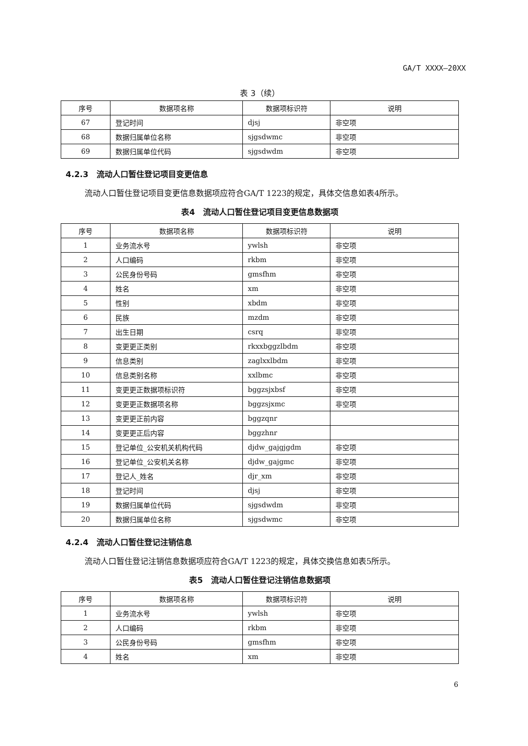GA/T XXXX—20XX
表 3（续）
| 序号 | 数据项名称 | 数据项标识符 | 说明 |
| --- | --- | --- | --- |
| 67 | 登记时间 | djsj | 非空项 |
| 68 | 数据归属单位名称 | sjgsdwmc | 非空项 |
| 69 | 数据归属单位代码 | sjgsdwdm | 非空项 |
4.2.3　流动人口暂住登记项目变更信息
流动人口暂住登记项目变更信息数据项应符合GA/T 1223的规定，具体交信息如表4所示。
表4　流动人口暂住登记项目变更信息数据项
| 序号 | 数据项名称 | 数据项标识符 | 说明 |
| --- | --- | --- | --- |
| 1 | 业务流水号 | ywlsh | 非空项 |
| 2 | 人口编码 | rkbm | 非空项 |
| 3 | 公民身份号码 | gmsfhm | 非空项 |
| 4 | 姓名 | xm | 非空项 |
| 5 | 性别 | xbdm | 非空项 |
| 6 | 民族 | mzdm | 非空项 |
| 7 | 出生日期 | csrq | 非空项 |
| 8 | 变更更正类别 | rkxxbggzlbdm | 非空项 |
| 9 | 信息类别 | zaglxxlbdm | 非空项 |
| 10 | 信息类别名称 | xxlbmc | 非空项 |
| 11 | 变更更正数据项标识符 | bggzsjxbsf | 非空项 |
| 12 | 变更更正数据项名称 | bggzsjxmc | 非空项 |
| 13 | 变更更正前内容 | bggzqnr | |
| 14 | 变更更正后内容 | bggzhnr | |
| 15 | 登记单位_公安机关机构代码 | djdw_gajgjgdm | 非空项 |
| 16 | 登记单位_公安机关名称 | djdw_gajgmc | 非空项 |
| 17 | 登记人_姓名 | djr_xm | 非空项 |
| 18 | 登记时间 | djsj | 非空项 |
| 19 | 数据归属单位代码 | sjgsdwdm | 非空项 |
| 20 | 数据归属单位名称 | sjgsdwmc | 非空项 |
4.2.4　流动人口暂住登记注销信息
流动人口暂住登记注销信息数据项应符合GA/T 1223的规定，具体交换信息如表5所示。
表5　流动人口暂住登记注销信息数据项
| 序号 | 数据项名称 | 数据项标识符 | 说明 |
| --- | --- | --- | --- |
| 1 | 业务流水号 | ywlsh | 非空项 |
| 2 | 人口编码 | rkbm | 非空项 |
| 3 | 公民身份号码 | gmsfhm | 非空项 |
| 4 | 姓名 | xm | 非空项 |
6